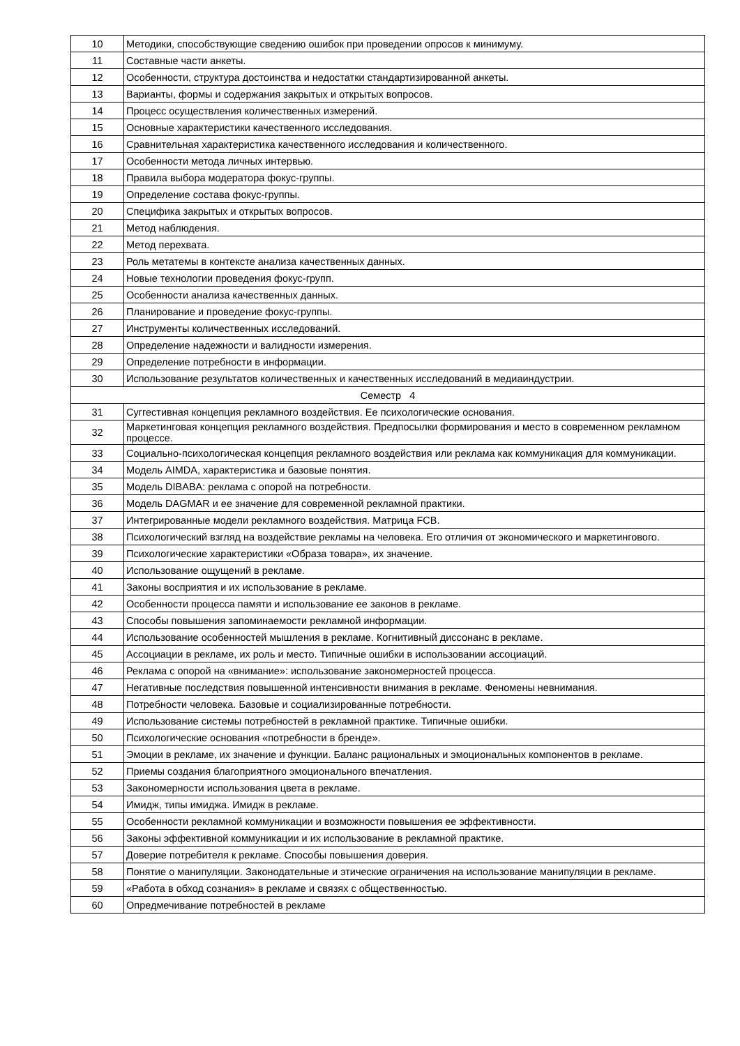| 10 | Методики, способствующие сведению ошибок при проведении опросов к минимуму. |
| 11 | Составные части анкеты. |
| 12 | Особенности, структура достоинства и недостатки стандартизированной анкеты. |
| 13 | Варианты, формы и содержания закрытых и открытых вопросов. |
| 14 | Процесс осуществления количественных измерений. |
| 15 | Основные характеристики качественного исследования. |
| 16 | Сравнительная характеристика качественного исследования и количественного. |
| 17 | Особенности метода личных интервью. |
| 18 | Правила выбора модератора фокус-группы. |
| 19 | Определение состава фокус-группы. |
| 20 | Специфика закрытых и открытых вопросов. |
| 21 | Метод наблюдения. |
| 22 | Метод перехвата. |
| 23 | Роль метатемы в контексте анализа качественных данных. |
| 24 | Новые технологии проведения фокус-групп. |
| 25 | Особенности анализа качественных данных. |
| 26 | Планирование и проведение фокус-группы. |
| 27 | Инструменты количественных исследований. |
| 28 | Определение надежности и валидности измерения. |
| 29 | Определение потребности в информации. |
| 30 | Использование результатов количественных и качественных исследований в медиаиндустрии. |
| Семестр 4 | |
| 31 | Суггестивная концепция рекламного воздействия. Ее психологические основания. |
| 32 | Маркетинговая концепция рекламного воздействия. Предпосылки формирования и место в современном рекламном процессе. |
| 33 | Социально-психологическая концепция рекламного воздействия или реклама как коммуникация для коммуникации. |
| 34 | Модель AIMDA, характеристика и базовые понятия. |
| 35 | Модель DIBABA: реклама с опорой на потребности. |
| 36 | Модель DAGMAR и ее значение для современной рекламной практики. |
| 37 | Интегрированные модели рекламного воздействия. Матрица FCB. |
| 38 | Психологический взгляд на воздействие рекламы на человека. Его отличия от экономического и маркетингового. |
| 39 | Психологические характеристики «Образа товара», их значение. |
| 40 | Использование ощущений в рекламе. |
| 41 | Законы восприятия и их использование в рекламе. |
| 42 | Особенности процесса памяти и использование ее законов в рекламе. |
| 43 | Способы повышения запоминаемости рекламной информации. |
| 44 | Использование особенностей мышления в рекламе. Когнитивный диссонанс в рекламе. |
| 45 | Ассоциации в рекламе, их роль и место. Типичные ошибки в использовании ассоциаций. |
| 46 | Реклама с опорой на «внимание»: использование закономерностей процесса. |
| 47 | Негативные последствия повышенной интенсивности внимания в рекламе. Феномены невнимания. |
| 48 | Потребности человека. Базовые и социализированные потребности. |
| 49 | Использование системы потребностей в рекламной практике. Типичные ошибки. |
| 50 | Психологические основания «потребности в бренде». |
| 51 | Эмоции в рекламе, их значение и функции. Баланс рациональных и эмоциональных компонентов в рекламе. |
| 52 | Приемы создания благоприятного эмоционального впечатления. |
| 53 | Закономерности использования цвета в рекламе. |
| 54 | Имидж, типы имиджа. Имидж в рекламе. |
| 55 | Особенности рекламной коммуникации и возможности повышения ее эффективности. |
| 56 | Законы эффективной коммуникации и их использование в рекламной практике. |
| 57 | Доверие потребителя к рекламе. Способы повышения доверия. |
| 58 | Понятие о манипуляции. Законодательные и этические ограничения на использование манипуляции в рекламе. |
| 59 | «Работа в обход сознания» в рекламе и связях с общественностью. |
| 60 | Опредмечивание потребностей в рекламе |